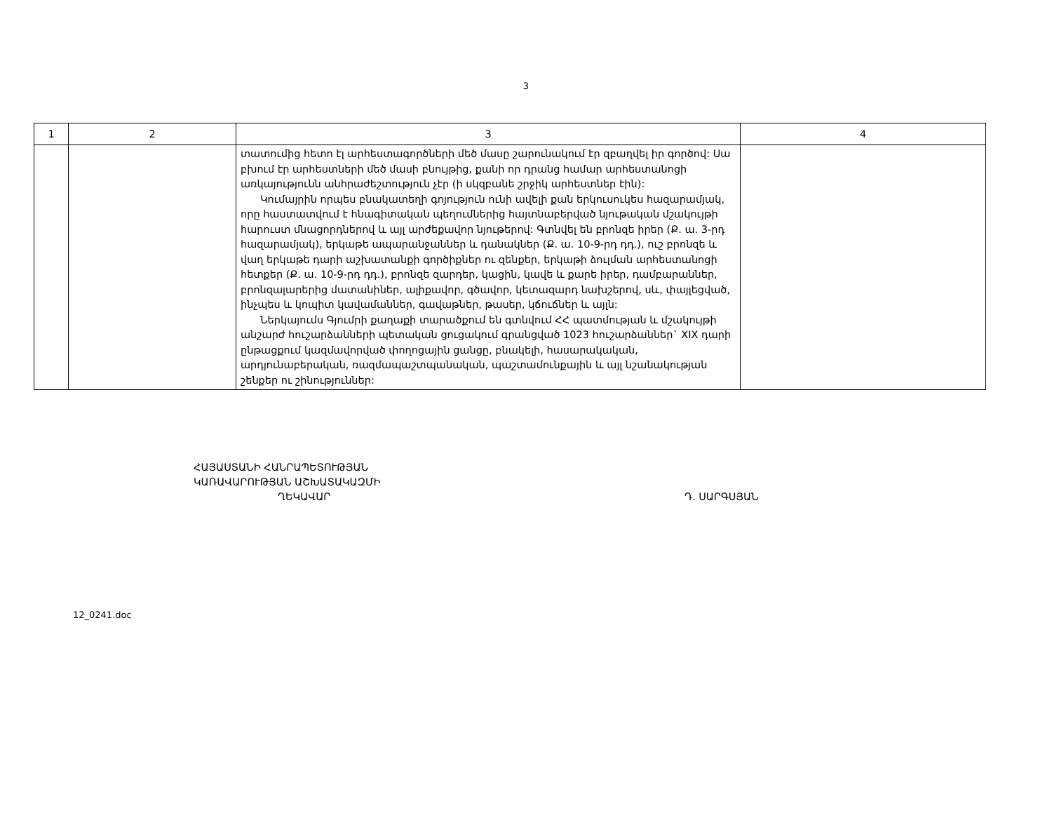3
| 1 | 2 | 3 | 4 |
| --- | --- | --- | --- |
| | | տատումից հետո էլ արհեստագործների մեծ մասը շարունակում էր զբաղվել իր գործով: Սա բխում էր արհեստների մեծ մասի բնույթից, քանի որ դրանց համար արհեստանոցի առկայությունն անհրաժեշտություն չէր (ի սկզբանե շրջիկ արհեստներ էին): Կումայրին որպես բնակատեղի գոյություն ունի ավելի քան երկուսուկես հազարամյակ, որը հաստատվում է հնագիտական պեղումներից հայտնաբերված նյութական մշակույթի հարուստ մնացորդներով և այլ արժեքավոր նյութերով: Գտնվել են բրոնզե իրեր (Ք. ա. 3-րդ հազարամյակ), երկաթե ապարանջաններ և դանակներ (Ք. ա. 10-9-րդ դդ.), ուշ բրոնզե և վաղ երկաթե դարի աշխատանքի գործիքներ ու զենքեր, երկաթի ձուլման արհեստանոցի հետքեր (Ք. ա. 10-9-րդ դդ.), բրոնզե զարդեր, կացին, կավե և քարե իրեր, դամբարաններ, բրոնզալարերից մատանիներ, ալիքավոր, գծավոր, կետազարդ նախշերով, սև, փայլեցված, ինչպես և կոպիտ կավամաններ, գավաթներ, թասեր, կճուճներ և այլն: Ներկայումս Գյումրի քաղաքի տարածքում են գտնվում ՀՀ պատմության և մշակույթի անշարժ հուշարձանների պետական ցուցակում գրանցված 1023 հուշարձաններ` XIX դարի ընթացքում կազմավորված փողոցային ցանցը, բնակելի, հասարակական, արդյունաբերական, ռազմապաշտպանական, պաշտամունքային և այլ նշանակության շենքեր ու շինություններ: | |
ՀԱՅԱՍՏԱՆԻ ՀԱՆՐԱՊԵՏՈՒԹՅԱՆ
ԿԱՌԱՎԱՐՈՒԹՅԱՆ ԱՇԽԱՏԱԿԱԶՄԻ
ՂԵԿԱՎԱՐ
Դ. ՍԱՐԳՍՅԱՆ
12_0241.doc